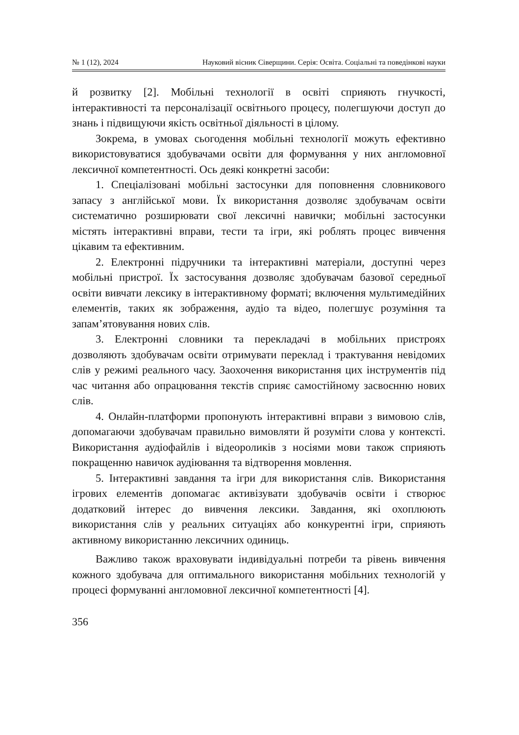№ 1 (12), 2024 Науковий вісник Сіверщини. Серія: Освіта. Соціальні та поведінкові науки
й розвитку [2]. Мобільні технології в освіті сприяють гнучкості, інтерактивності та персоналізації освітнього процесу, полегшуючи доступ до знань і підвищуючи якість освітньої діяльності в цілому.
Зокрема, в умовах сьогодення мобільні технології можуть ефективно використовуватися здобувачами освіти для формування у них англомовної лексичної компетентності. Ось деякі конкретні засоби:
1. Спеціалізовані мобільні застосунки для поповнення словникового запасу з англійської мови. Їх використання дозволяє здобувачам освіти систематично розширювати свої лексичні навички; мобільні застосунки містять інтерактивні вправи, тести та ігри, які роблять процес вивчення цікавим та ефективним.
2. Електронні підручники та інтерактивні матеріали, доступні через мобільні пристрої. Їх застосування дозволяє здобувачам базової середньої освіти вивчати лексику в інтерактивному форматі; включення мультимедійних елементів, таких як зображення, аудіо та відео, полегшує розуміння та запам’ятовування нових слів.
3. Електронні словники та перекладачі в мобільних пристроях дозволяють здобувачам освіти отримувати переклад і трактування невідомих слів у режимі реального часу. Заохочення використання цих інструментів під час читання або опрацювання текстів сприяє самостійному засвоєнню нових слів.
4. Онлайн-платформи пропонують інтерактивні вправи з вимовою слів, допомагаючи здобувачам правильно вимовляти й розуміти слова у контексті. Використання аудіофайлів і відеороликів з носіями мови також сприяють покращенню навичок аудіювання та відтворення мовлення.
5. Інтерактивні завдання та ігри для використання слів. Використання ігрових елементів допомагає активізувати здобувачів освіти і створює додатковий інтерес до вивчення лексики. Завдання, які охоплюють використання слів у реальних ситуаціях або конкурентні ігри, сприяють активному використанню лексичних одиниць.
Важливо також враховувати індивідуальні потреби та рівень вивчення кожного здобувача для оптимального використання мобільних технологій у процесі формуванні англомовної лексичної компетентності [4].
356